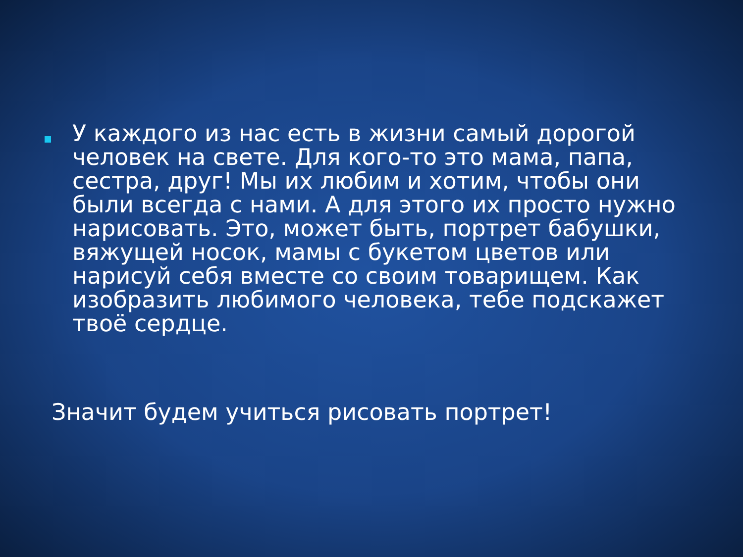У каждого из нас есть в жизни самый дорогой человек на свете. Для кого-то это мама, папа, сестра, друг! Мы их любим и хотим, чтобы они были всегда с нами. А для этого их просто нужно нарисовать. Это, может быть, портрет бабушки, вяжущей носок, мамы с букетом цветов или нарисуй себя вместе со своим товарищем. Как изобразить любимого человека, тебе подскажет твоё сердце.
Значит будем учиться рисовать портрет!